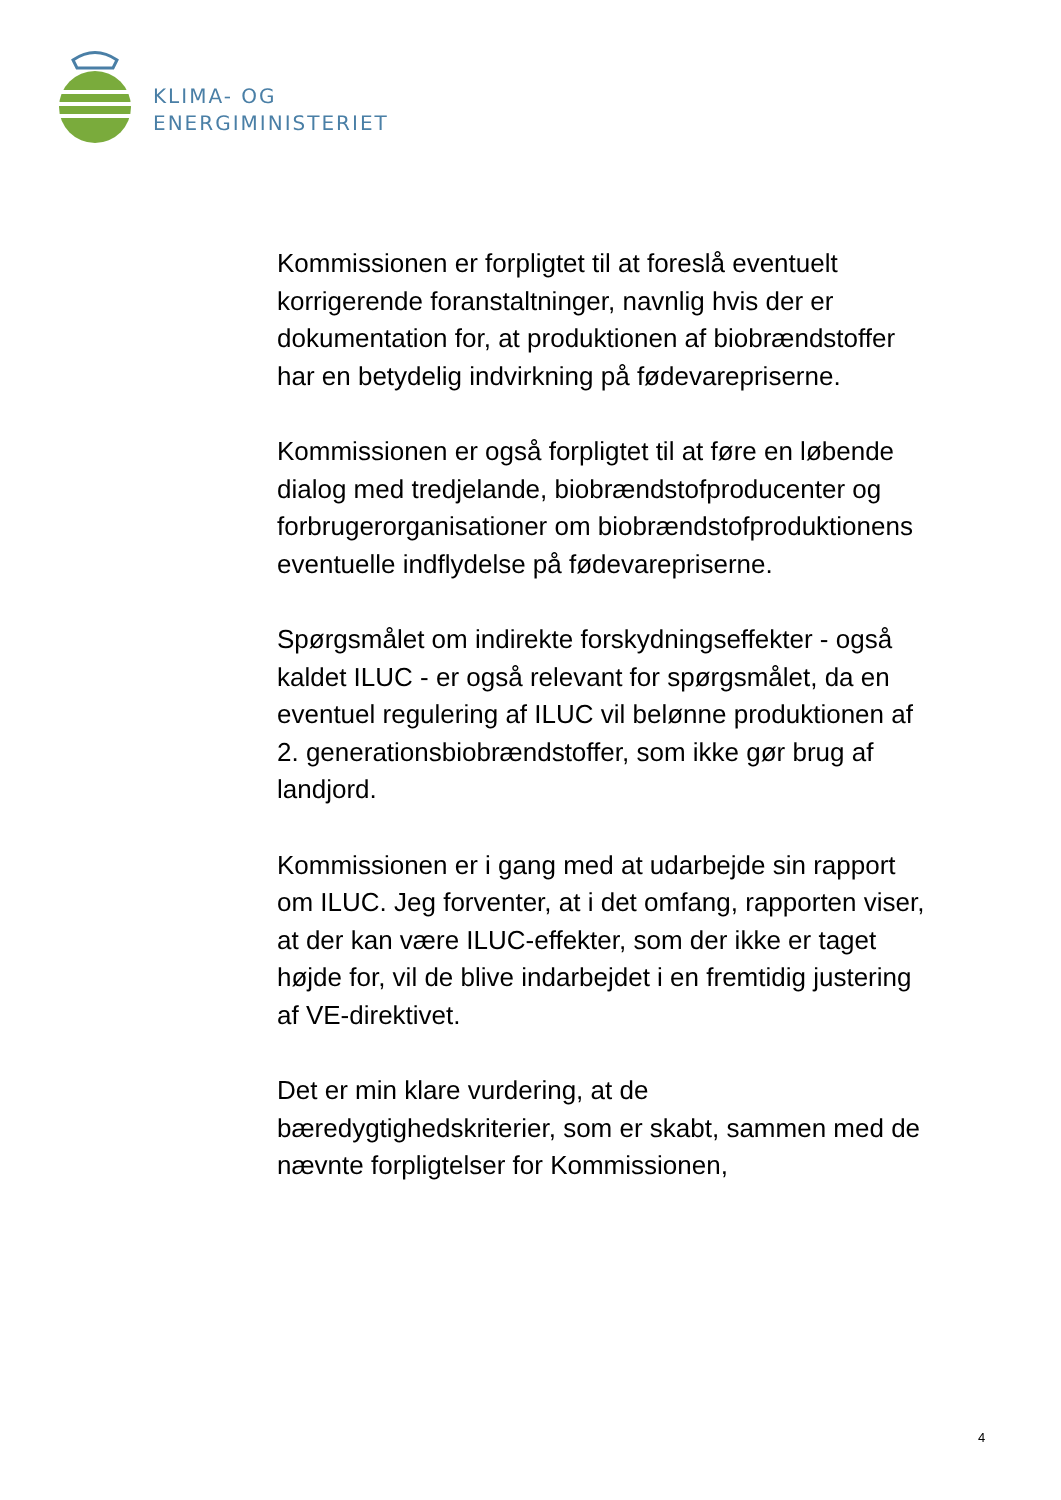KLIMA- OG
ENERGIMINISTERIET
Kommissionen er forpligtet til at foreslå eventuelt korrigerende foranstaltninger, navnlig hvis der er dokumentation for, at produktionen af biobrændstoffer har en betydelig indvirkning på fødevarepriserne.
Kommissionen er også forpligtet til at føre en løbende dialog med tredjelande, biobrændstofproducenter og forbrugerorganisationer om biobrændstofproduktionens eventuelle indflydelse på fødevarepriserne.
Spørgsmålet om indirekte forskydningseffekter - også kaldet ILUC - er også relevant for spørgsmålet, da en eventuel regulering af ILUC vil belønne produktionen af 2. generationsbiobrændstoffer, som ikke gør brug af landjord.
Kommissionen er i gang med at udarbejde sin rapport om ILUC. Jeg forventer, at i det omfang, rapporten viser, at der kan være ILUC-effekter, som der ikke er taget højde for, vil de blive indarbejdet i en fremtidig justering af VE-direktivet.
Det er min klare vurdering, at de bæredygtighedskriterier, som er skabt, sammen med de nævnte forpligtelser for Kommissionen,
4